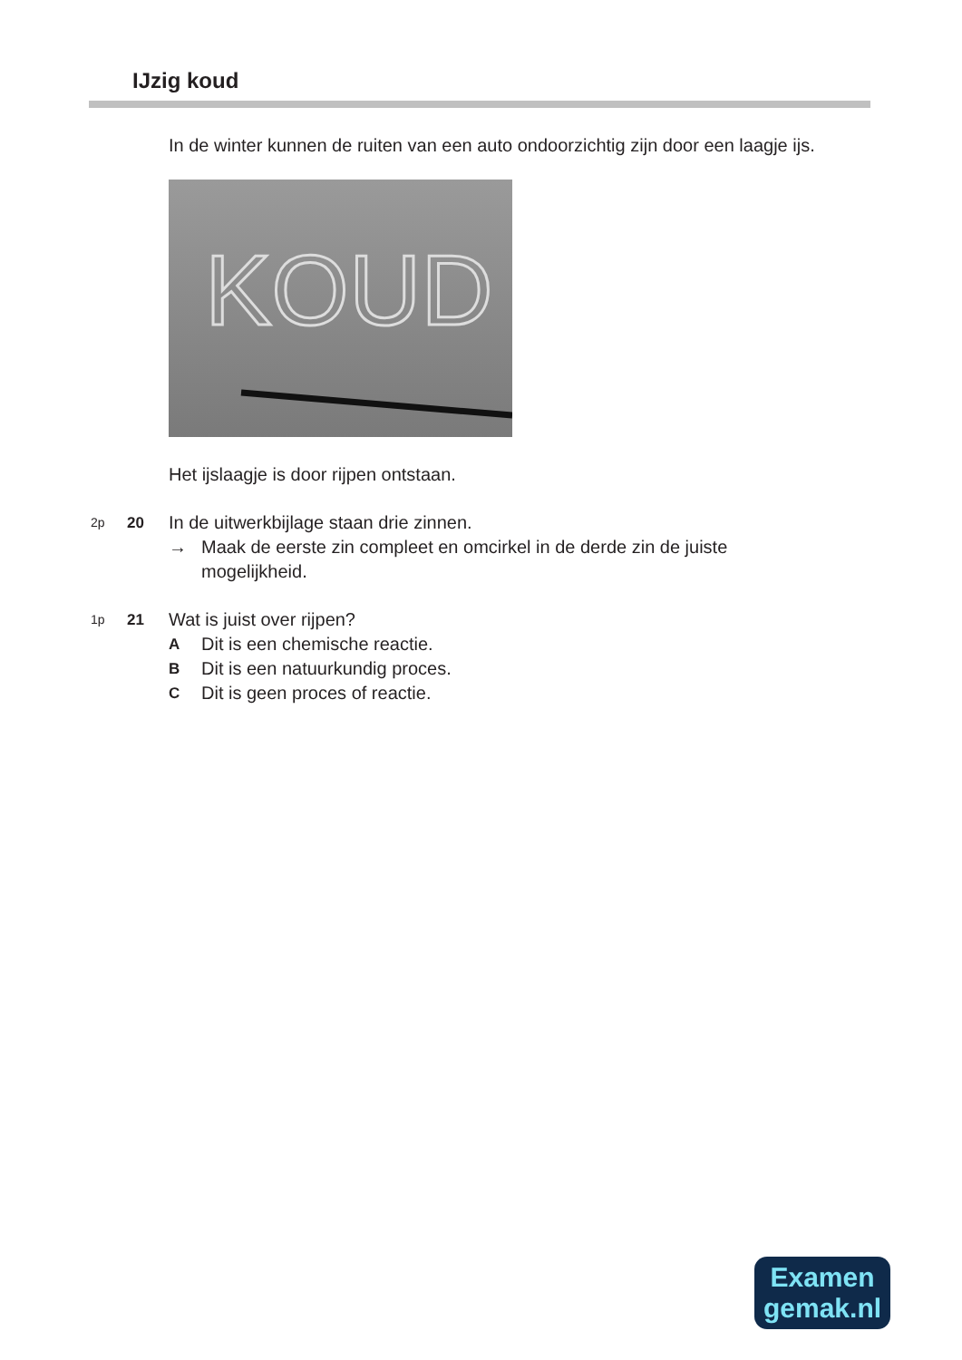IJzig koud
In de winter kunnen de ruiten van een auto ondoorzichtig zijn door een laagje ijs.
KOUD
Het ijslaagje is door rijpen ontstaan.
2p 20 In de uitwerkbijlage staan drie zinnen.
→ Maak de eerste zin compleet en omcirkel in de derde zin de juiste mogelijkheid.
1p 21 Wat is juist over rijpen?
A Dit is een chemische reactie.
B Dit is een natuurkundig proces.
C Dit is geen proces of reactie.
Examen
gemak.nl